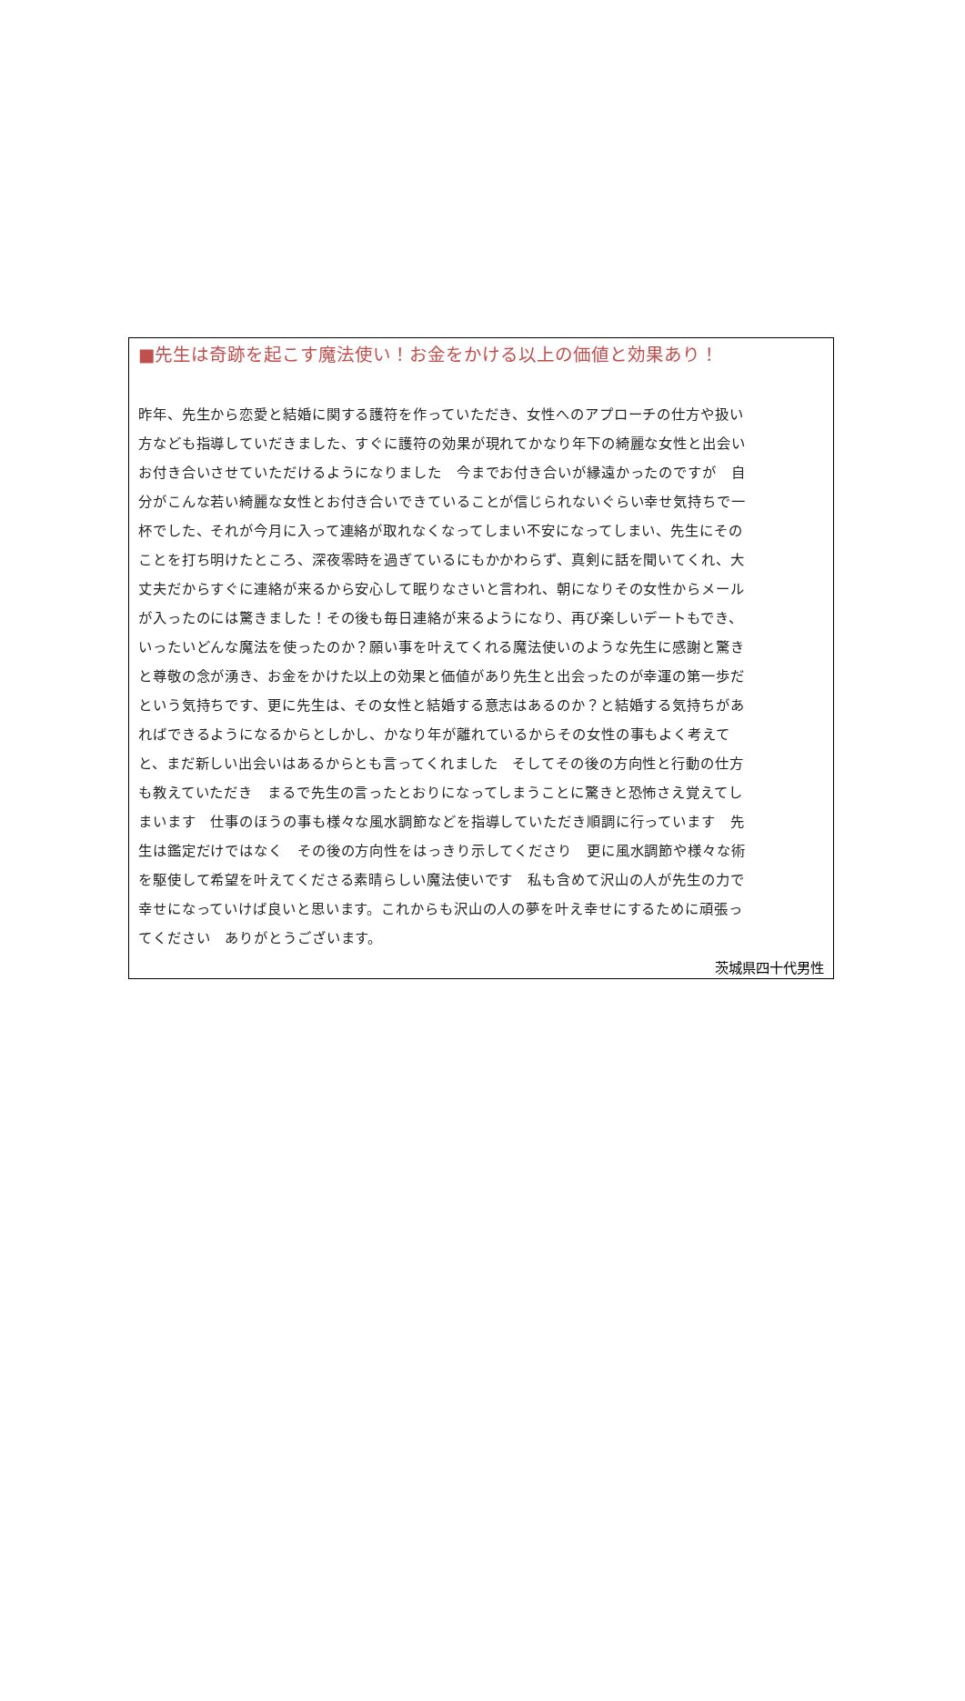■先生は奇跡を起こす魔法使い！お金をかける以上の価値と効果あり！
昨年、先生から恋愛と結婚に関する護符を作っていただき、女性へのアプローチの仕方や扱い
方なども指導していだきました、すぐに護符の効果が現れてかなり年下の綺麗な女性と出会い
お付き合いさせていただけるようになりました　今までお付き合いが縁遠かったのですが　自
分がこんな若い綺麗な女性とお付き合いできていることが信じられないぐらい幸せ気持ちで一
杯でした、それが今月に入って連絡が取れなくなってしまい不安になってしまい、先生にその
ことを打ち明けたところ、深夜零時を過ぎているにもかかわらず、真剣に話を聞いてくれ、大
丈夫だからすぐに連絡が来るから安心して眠りなさいと言われ、朝になりその女性からメール
が入ったのには驚きました！その後も毎日連絡が来るようになり、再び楽しいデートもでき、
いったいどんな魔法を使ったのか？願い事を叶えてくれる魔法使いのような先生に感謝と驚き
と尊敬の念が湧き、お金をかけた以上の効果と価値があり先生と出会ったのが幸運の第一歩だ
という気持ちです、更に先生は、その女性と結婚する意志はあるのか？と結婚する気持ちがあ
ればできるようになるからとしかし、かなり年が離れているからその女性の事もよく考えて
と、まだ新しい出会いはあるからとも言ってくれました　そしてその後の方向性と行動の仕方
も教えていただき　まるで先生の言ったとおりになってしまうことに驚きと恐怖さえ覚えてし
まいます　仕事のほうの事も様々な風水調節などを指導していただき順調に行っています　先
生は鑑定だけではなく　その後の方向性をはっきり示してくださり　更に風水調節や様々な術
を駆使して希望を叶えてくださる素晴らしい魔法使いです　私も含めて沢山の人が先生の力で
幸せになっていけば良いと思います。これからも沢山の人の夢を叶え幸せにするために頑張っ
てください　ありがとうございます。
茨城県四十代男性